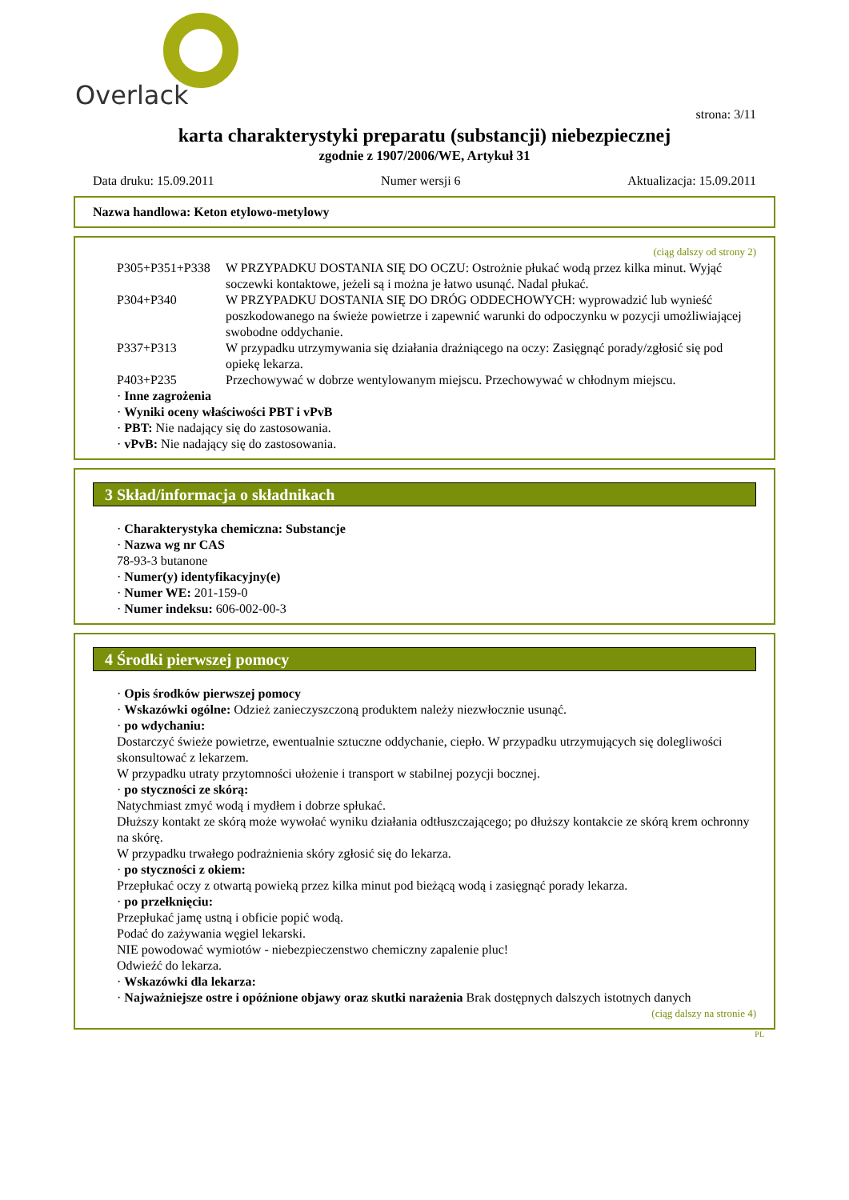Overlack
strona: 3/11
karta charakterystyki preparatu (substancji) niebezpiecznej
zgodnie z 1907/2006/WE, Artykuł 31
Data druku: 15.09.2011 Numer wersji 6 Aktualizacja: 15.09.2011
Nazwa handlowa: Keton etylowo-metylowy
(ciąg dalszy od strony 2)
P305+P351+P338 W PRZYPADKU DOSTANIA SIĘ DO OCZU: Ostrożnie płukać wodą przez kilka minut. Wyjąć soczewki kontaktowe, jeżeli są i można je łatwo usunąć. Nadal płukać.
P304+P340 W PRZYPADKU DOSTANIA SIĘ DO DRÓG ODDECHOWYCH: wyprowadzić lub wynieść poszkodowanego na świeże powietrze i zapewnić warunki do odpoczynku w pozycji umożliwiającej swobodne oddychanie.
P337+P313 W przypadku utrzymywania się działania drażniącego na oczy: Zasięgnąć porady/zgłosić się pod opiekę lekarza.
P403+P235 Przechowywać w dobrze wentylowanym miejscu. Przechowywać w chłodnym miejscu.
· Inne zagrożenia
· Wyniki oceny właściwości PBT i vPvB
· PBT: Nie nadający się do zastosowania.
· vPvB: Nie nadający się do zastosowania.
3 Skład/informacja o składnikach
· Charakterystyka chemiczna: Substancje
· Nazwa wg nr CAS
78-93-3 butanone
· Numer(y) identyfikacyjny(e)
· Numer WE: 201-159-0
· Numer indeksu: 606-002-00-3
4 Środki pierwszej pomocy
· Opis środków pierwszej pomocy
· Wskazówki ogólne: Odzież zanieczyszczoną produktem należy niezwłocznie usunąć.
· po wdychaniu:
Dostarczyć świeże powietrze, ewentualnie sztuczne oddychanie, ciepło. W przypadku utrzymujących się dolegliwości skonsultować z lekarzem.
W przypadku utraty przytomności ułożenie i transport w stabilnej pozycji bocznej.
· po styczności ze skórą:
Natychmiast zmyć wodą i mydłem i dobrze spłukać.
Dłuższy kontakt ze skórą może wywołać wyniku działania odtłuszczającego; po dłuższy kontakcie ze skórą krem ochronny na skórę.
W przypadku trwałego podrażnienia skóry zgłosić się do lekarza.
· po styczności z okiem:
Przepłukać oczy z otwartą powieką przez kilka minut pod bieżącą wodą i zasięgnąć porady lekarza.
· po przełknięciu:
Przepłukać jamę ustną i obficie popić wodą.
Podać do zażywania węgiel lekarski.
NIE powodować wymiotów - niebezpieczenstwo chemiczny zapalenie pluc!
Odwieźć do lekarza.
· Wskazówki dla lekarza:
· Najważniejsze ostre i opóźnione objawy oraz skutki narażenia Brak dostępnych dalszych istotnych danych
(ciąg dalszy na stronie 4)
PL